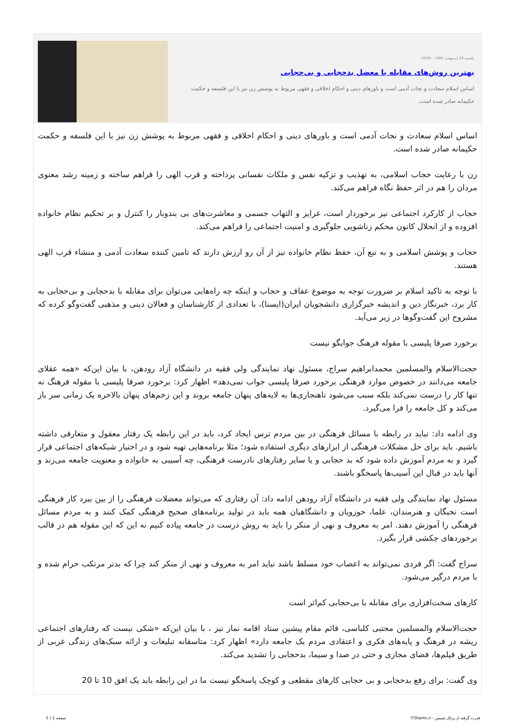یکشنبه 19 اردیبهشت 1395 - 10:00
بهترین روش‌های مقابله با معضل بدحجابی و بی‌حجابی
اساس اسلام سعادت و نجات آدمی است و باورهای دینی و احکام اخلاقی و فقهی مربوط به پوشش زن نیز با این فلسفه و حکمت حکیمانه صادر شده است.
اساس اسلام سعادت و نجات آدمی است و باورهای دینی و احکام اخلاقی و فقهی مربوط به پوشش زن نیز با این فلسفه و حکمت حکیمانه صادر شده است.
زن با رعایت حجاب اسلامی، به تهذیب و تزکیه نفس و ملکات نفسانی پرداخته و قرب الهی را فراهم ساخته و زمینه رشد معنوی مردان را هم در اثر حفظ نگاه فراهم می‌کند.
حجاب از کارکرد اجتماعی نیز برخوردار است، غرایز و التهاب جسمی و معاشرت‌های بی بندوبار را کنترل و بر تحکیم نظام خانواده افزوده و از انحلال کانون محکم زناشویی جلوگیری و امنیت اجتماعی را فراهم می‌کند.
حجاب و پوشش اسلامی و به تبع آن، حفظ نظام خانواده نیز از آن رو ارزش دارند که تامین کننده سعادت آدمی و منشاء قرب الهی هستند.
با توجه به تاکید اسلام بر ضرورت توجه به موضوع عفاف و حجاب و اینکه چه راه‌هایی می‌توان برای مقابله با بدحجابی و بی‌حجابی به کار برد، خبرنگار دین و اندیشه خبرگزاری دانشجویان ایران(ایسنا)، با تعدادی از کارشناسان و فعالان دینی و مذهبی گفت‌وگو کرده که مشروح این گفت‌وگوها در زیر می‌آید.
برخورد صرفا پلیسی با مقوله فرهنگ جوابگو نیست
حجت‌الاسلام والمسلمین محمدابراهیم سراج، مسئول نهاد نمایندگی ولی فقیه در دانشگاه آزاد رودهن، با بیان این‌که «همه عقلای جامعه می‌دانند در خصوص موارد فرهنگی برخورد صرفا پلیسی جواب نمی‌دهد» اظهار کرد: برخورد صرفا پلیسی با مقوله فرهنگ نه تنها کار را درست نمی‌کند بلکه سبب می‌شود ناهنجاری‌ها به لایه‌های پنهان جامعه بروند و این زخم‌های پنهان بالاخره یک زمانی سر باز می‌کند و کل جامعه را فرا می‌گیرد.
وی ادامه داد: نباید در رابطه با مسائل فرهنگی در بین مردم ترس ایجاد کرد، باید در این رابطه یک رفتار معقول و متعارفی داشته باشیم. باید برای حل مشکلات فرهنگی از ابزارهای دیگری استفاده شود؛ مثلا برنامه‌هایی تهیه شود و در اختیار شبکه‌های اجتماعی قرار گیرد و به مردم آموزش داده شود که بد حجابی و یا سایر رفتارهای نادرست فرهنگی، چه آسیبی به خانواده و معنویت جامعه می‌زند و آنها باید در قبال این آسیب‌ها پاسخگو باشند.
مسئول نهاد نمایندگی ولی فقیه در دانشگاه آزاد رودهن ادامه داد: آن رفتاری که می‌تواند معضلات فرهنگی را از بین ببرد کار فرهنگی است نخبگان و هنرمندان، علما، حوزویان و دانشگاهیان همه باید در تولید برنامه‌های صحیح فرهنگی کمک کنند و به مردم مسائل فرهنگی را آموزش دهند. امر به معروف و نهی از منکر را باید به روش درست در جامعه پیاده کنیم نه این که این مقوله هم در قالب برخوردهای چکشی قرار بگیرد.
سراج گفت: اگر فردی نمی‌تواند به اعصاب خود مسلط باشد نباید امر به معروف و نهی از منکر کند چرا که بدتر مرتکب حرام شده و با مردم درگیر می‌شود.
کارهای سخت‌افزاری برای مقابله با بی‌حجابی کم‌اثر است
حجت‌الاسلام والمسلمین مجتبی کلباسی، قائم مقام پیشین ستاد اقامه نماز نیز ، با بیان این‌که «شکی نیست که رفتارهای اجتماعی ریشه در فرهنگ و پایه‌های فکری و اعتقادی مردم یک جامعه دارد» اظهار کرد: متاسفانه تبلیغات و ارائه سبک‌های زندگی غربی از طریق فیلم‌ها، فضای مجازی و حتی در صدا و سیما، بدحجابی را تشدید می‌کند.
وی گفت: برای رفع بدحجابی و بی حجابی کارهای مقطعی و کوچک پاسخگو نیست ما در این رابطه باید یک افق 10 تا 20
قدرت گرفته از پرتال شمس - ITShams.ir صفحه 1 | 5